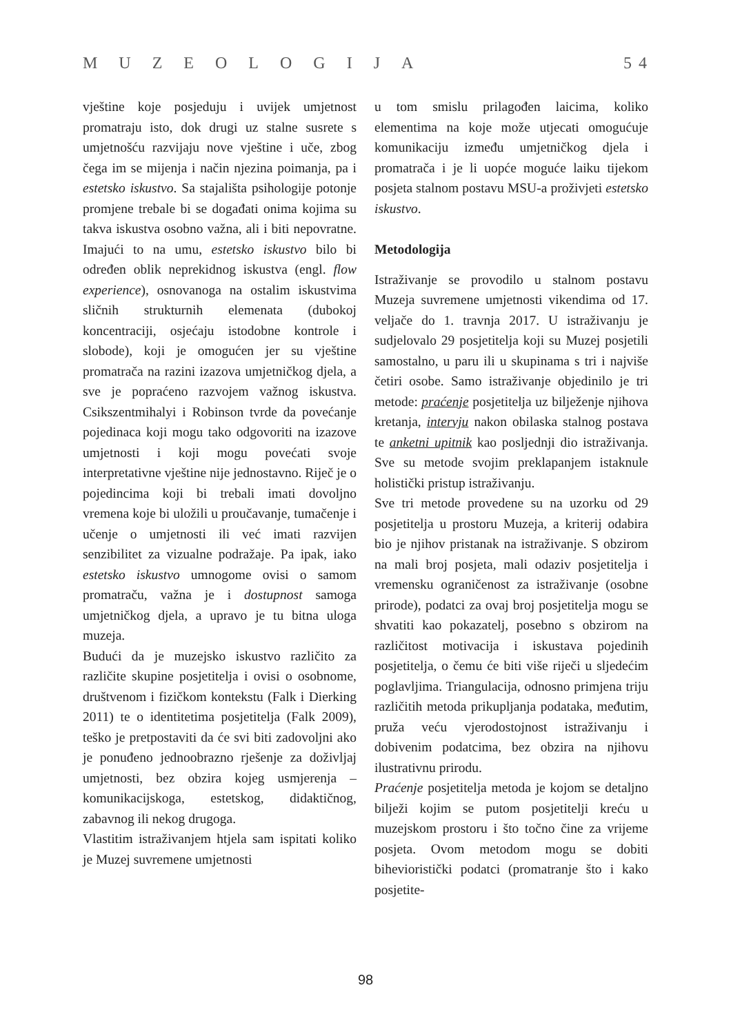MUZEOLOGIJA 5 4
vještine koje posjeduju i uvijek umjetnost promatraju isto, dok drugi uz stalne susrete s umjetnošću razvijaju nove vještine i uče, zbog čega im se mijenja i način njezina poimanja, pa i estetsko iskustvo. Sa stajališta psihologije potonje promjene trebale bi se događati onima kojima su takva iskustva osobno važna, ali i biti nepovratne. Imajući to na umu, estetsko iskustvo bilo bi određen oblik neprekidnog iskustva (engl. flow experience), osnovanoga na ostalim iskustvima sličnih strukturnih elemenata (dubokoj koncentraciji, osjećaju istodobne kontrole i slobode), koji je omogućen jer su vještine promatrača na razini izazova umjetničkog djela, a sve je popraćeno razvojem važnog iskustva. Csikszentmihalyi i Robinson tvrde da povećanje pojedinaca koji mogu tako odgovoriti na izazove umjetnosti i koji mogu povećati svoje interpretativne vještine nije jednostavno. Riječ je o pojedincima koji bi trebali imati dovoljno vremena koje bi uložili u proučavanje, tumačenje i učenje o umjetnosti ili već imati razvijen senzibilitet za vizualne podražaje. Pa ipak, iako estetsko iskustvo umnogome ovisi o samom promatraču, važna je i dostupnost samoga umjetničkog djela, a upravo je tu bitna uloga muzeja.
Budući da je muzejsko iskustvo različito za različite skupine posjetitelja i ovisi o osobnome, društvenom i fizičkom kontekstu (Falk i Dierking 2011) te o identitetima posjetitelja (Falk 2009), teško je pretpostaviti da će svi biti zadovoljni ako je ponuđeno jednoobrazno rješenje za doživljaj umjetnosti, bez obzira kojeg usmjerenja – komunikacijskoga, estetskog, didaktičnog, zabavnog ili nekog drugoga.
Vlastitim istraživanjem htjela sam ispitati koliko je Muzej suvremene umjetnosti
u tom smislu prilagođen laicima, koliko elementima na koje može utjecati omogućuje komunikaciju između umjetničkog djela i promatrača i je li uopće moguće laiku tijekom posjeta stalnom postavu MSU-a proživjeti estetsko iskustvo.
Metodologija
Istraživanje se provodilo u stalnom postavu Muzeja suvremene umjetnosti vikendima od 17. veljače do 1. travnja 2017. U istraživanju je sudjelovalo 29 posjetitelja koji su Muzej posjetili samostalno, u paru ili u skupinama s tri i najviše četiri osobe. Samo istraživanje objedinilo je tri metode: praćenje posjetitelja uz bilježenje njihova kretanja, intervju nakon obilaska stalnog postava te anketni upitnik kao posljednji dio istraživanja. Sve su metode svojim preklapanjem istaknule holistički pristup istraživanju.
Sve tri metode provedene su na uzorku od 29 posjetitelja u prostoru Muzeja, a kriterij odabira bio je njihov pristanak na istraživanje. S obzirom na mali broj posjeta, mali odaziv posjetitelja i vremensku ograničenost za istraživanje (osobne prirode), podatci za ovaj broj posjetitelja mogu se shvatiti kao pokazatelj, posebno s obzirom na različitost motivacija i iskustava pojedinih posjetitelja, o čemu će biti više riječi u sljedećim poglavljima. Triangulacija, odnosno primjena triju različitih metoda prikupljanja podataka, međutim, pruža veću vjerodostojnost istraživanju i dobivenim podatcima, bez obzira na njihovu ilustrativnu prirodu.
Praćenje posjetitelja metoda je kojom se detaljno bilježi kojim se putom posjetitelji kreću u muzejskom prostoru i što točno čine za vrijeme posjeta. Ovom metodom mogu se dobiti bihevioristički podatci (promatranje što i kako posjetite-
98